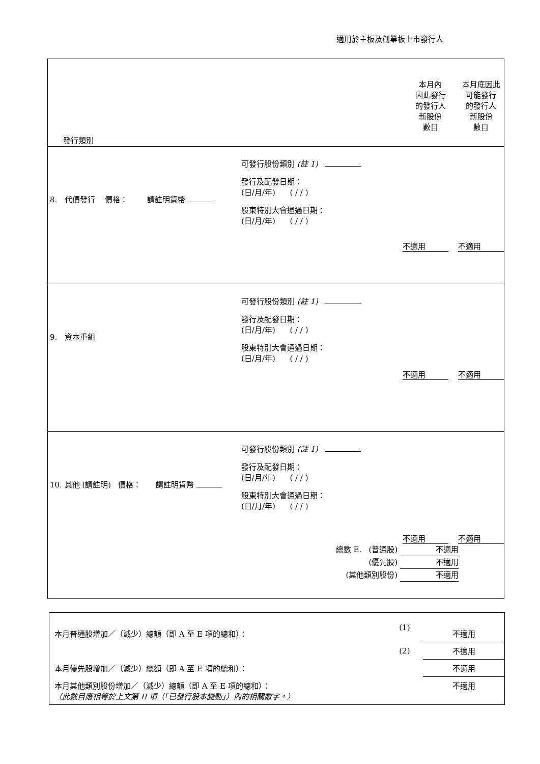適用於主板及創業板上市發行人
| 發行類別 | 本月內 因此發行 的發行人 新股份 數目 | 本月底因此 可能發行 的發行人 新股份 數目 |
| 8. 代價發行 價格： 請註明貨幣 可發行股份類別 (註 1) 發行及配發日期： (日/月/年) ( / / ) 股東特別大會通過日期： (日/月/年) ( / / ) | 不適用 | 不適用 |
| 9. 資本重組 可發行股份類別 (註 1) 發行及配發日期： (日/月/年) ( / / ) 股東特別大會通過日期： (日/月/年) ( / / ) | 不適用 | 不適用 |
| 10. 其他 (請註明) 價格： 請註明貨幣 可發行股份類別 (註 1) 發行及配發日期： (日/月/年) ( / / ) 股東特別大會通過日期： (日/月/年) ( / / ) 總數 E. (普通股) 不適用 (優先股) 不適用 (其他類別股份) 不適用 | 不適用 | 不適用 |
| 本月普通股增加／（減少）總額（即 A 至 E 項的總和）： | (1) | 不適用 |
| | (2) | 不適用 |
| 本月優先股增加／（減少）總額（即 A 至 E 項的總和）： | | 不適用 |
| 本月其他類別股份增加／（減少）總額（即 A 至 E 項的總和）： （此數目應相等於上文第 II 項（「已發行股本變動」）內的相關數字。） | | 不適用 |